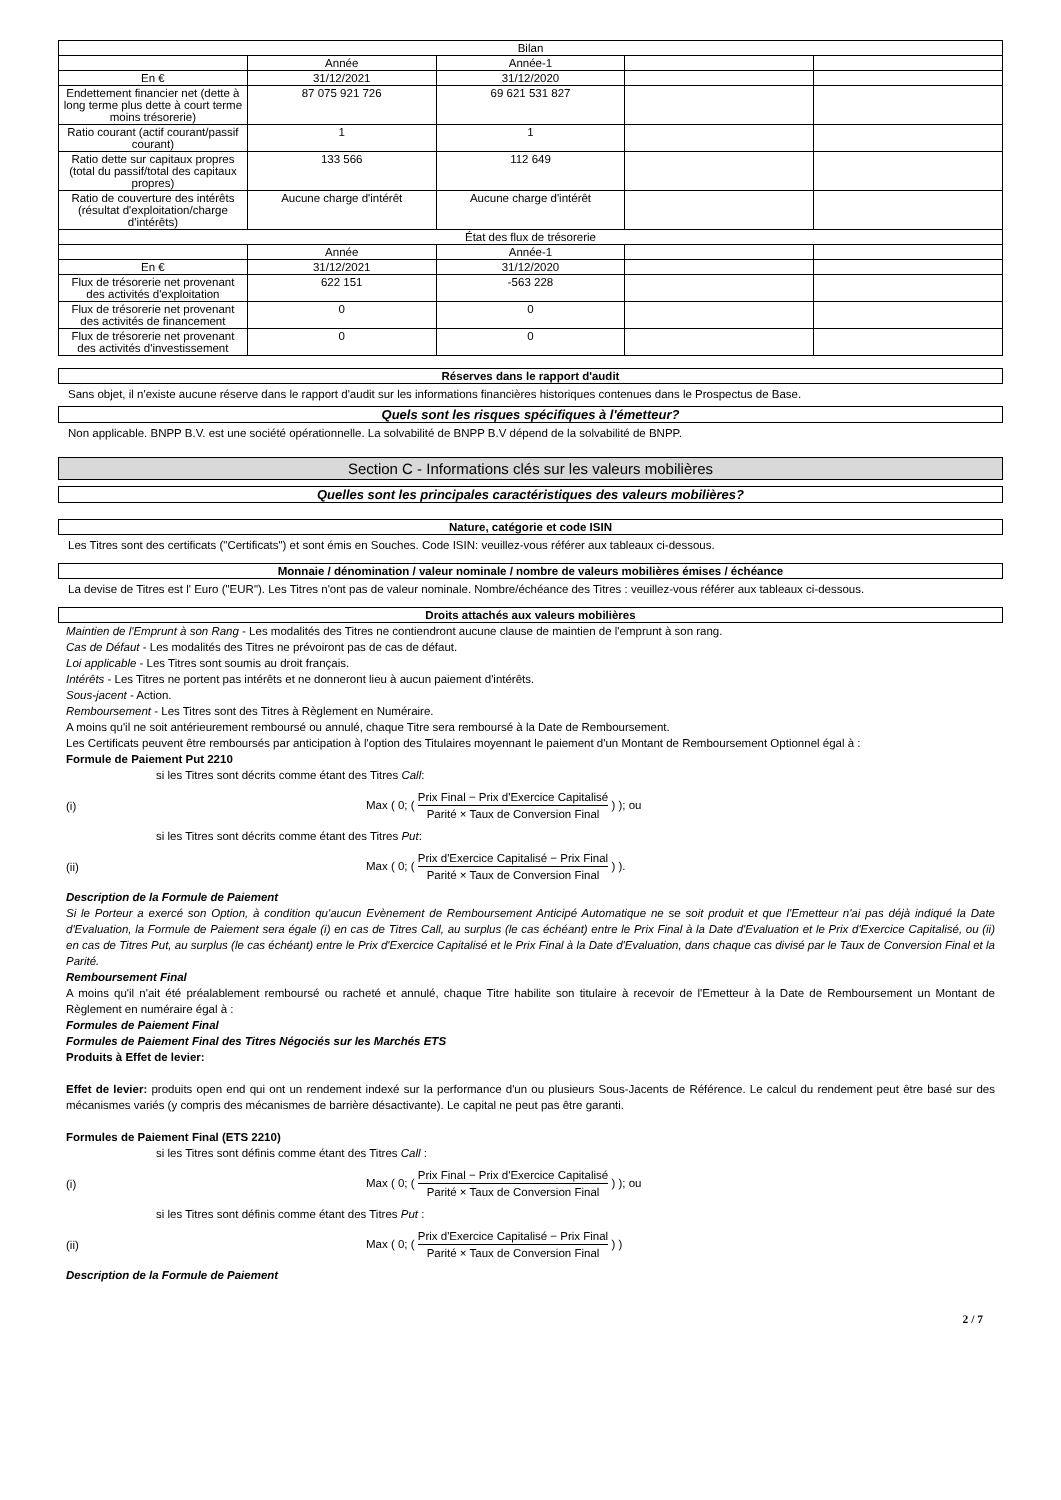| Bilan | | | | |
| --- | --- | --- | --- | --- |
| | Année | Année-1 | | |
| En € | 31/12/2021 | 31/12/2020 | | |
| Endettement financier net (dette à long terme plus dette à court terme moins trésorerie) | 87 075 921 726 | 69 621 531 827 | | |
| Ratio courant (actif courant/passif courant) | 1 | 1 | | |
| Ratio dette sur capitaux propres (total du passif/total des capitaux propres) | 133 566 | 112 649 | | |
| Ratio de couverture des intérêts (résultat d'exploitation/charge d'intérêts) | Aucune charge d'intérêt | Aucune charge d'intérêt | | |
| État des flux de trésorerie | | | | |
| | Année | Année-1 | | |
| En € | 31/12/2021 | 31/12/2020 | | |
| Flux de trésorerie net provenant des activités d'exploitation | 622 151 | -563 228 | | |
| Flux de trésorerie net provenant des activités de financement | 0 | 0 | | |
| Flux de trésorerie net provenant des activités d'investissement | 0 | 0 | | |
Réserves dans le rapport d'audit
Sans objet, il n'existe aucune réserve dans le rapport d'audit sur les informations financières historiques contenues dans le Prospectus de Base.
Quels sont les risques spécifiques à l'émetteur?
Non applicable. BNPP B.V. est une société opérationnelle. La solvabilité de BNPP B.V dépend de la solvabilité de BNPP.
Section C - Informations clés sur les valeurs mobilières
Quelles sont les principales caractéristiques des valeurs mobilières?
Nature, catégorie et code ISIN
Les Titres sont des certificats ("Certificats") et sont émis en Souches. Code ISIN: veuillez-vous référer aux tableaux ci-dessous.
Monnaie / dénomination / valeur nominale / nombre de valeurs mobilières émises / échéance
La devise de Titres est l' Euro ("EUR"). Les Titres n'ont pas de valeur nominale. Nombre/échéance des Titres : veuillez-vous référer aux tableaux ci-dessous.
Droits attachés aux valeurs mobilières
Maintien de l'Emprunt à son Rang - Les modalités des Titres ne contiendront aucune clause de maintien de l'emprunt à son rang.
Cas de Défaut - Les modalités des Titres ne prévoiront pas de cas de défaut.
Loi applicable - Les Titres sont soumis au droit français.
Intérêts - Les Titres ne portent pas intérêts et ne donneront lieu à aucun paiement d'intérêts.
Sous-jacent - Action.
Remboursement - Les Titres sont des Titres à Règlement en Numéraire.
A moins qu'il ne soit antérieurement remboursé ou annulé, chaque Titre sera remboursé à la Date de Remboursement.
Les Certificats peuvent être remboursés par anticipation à l'option des Titulaires moyennant le paiement d'un Montant de Remboursement Optionnel égal à :
Formule de Paiement Put 2210
si les Titres sont décrits comme étant des Titres Call:
(i) Max ( 0; ( Prix Final − Prix d'Exercice Capitalisé Parité × Taux de Conversion Final ) ); ou
si les Titres sont décrits comme étant des Titres Put:
(ii) Max ( 0; ( Prix d'Exercice Capitalisé − Prix Final Parité × Taux de Conversion Final ) ).
Description de la Formule de Paiement
Si le Porteur a exercé son Option, à condition qu'aucun Evènement de Remboursement Anticipé Automatique ne se soit produit et que l'Emetteur n'ai pas déjà indiqué la Date d'Evaluation, la Formule de Paiement sera égale (i) en cas de Titres Call, au surplus (le cas échéant) entre le Prix Final à la Date d'Evaluation et le Prix d'Exercice Capitalisé, ou (ii) en cas de Titres Put, au surplus (le cas échéant) entre le Prix d'Exercice Capitalisé et le Prix Final à la Date d'Evaluation, dans chaque cas divisé par le Taux de Conversion Final et la Parité.
Remboursement Final
A moins qu'il n'ait été préalablement remboursé ou racheté et annulé, chaque Titre habilite son titulaire à recevoir de l'Emetteur à la Date de Remboursement un Montant de Règlement en numéraire égal à :
Formules de Paiement Final
Formules de Paiement Final des Titres Négociés sur les Marchés ETS
Produits à Effet de levier:
Effet de levier: produits open end qui ont un rendement indexé sur la performance d'un ou plusieurs Sous-Jacents de Référence. Le calcul du rendement peut être basé sur des mécanismes variés (y compris des mécanismes de barrière désactivante). Le capital ne peut pas être garanti.
Formules de Paiement Final (ETS 2210)
si les Titres sont définis comme étant des Titres Call :
(i) Max ( 0; ( Prix Final − Prix d'Exercice Capitalisé Parité × Taux de Conversion Final ) ); ou
si les Titres sont définis comme étant des Titres Put :
(ii) Max ( 0; ( Prix d'Exercice Capitalisé − Prix Final Parité × Taux de Conversion Final ) )
Description de la Formule de Paiement
2 / 7